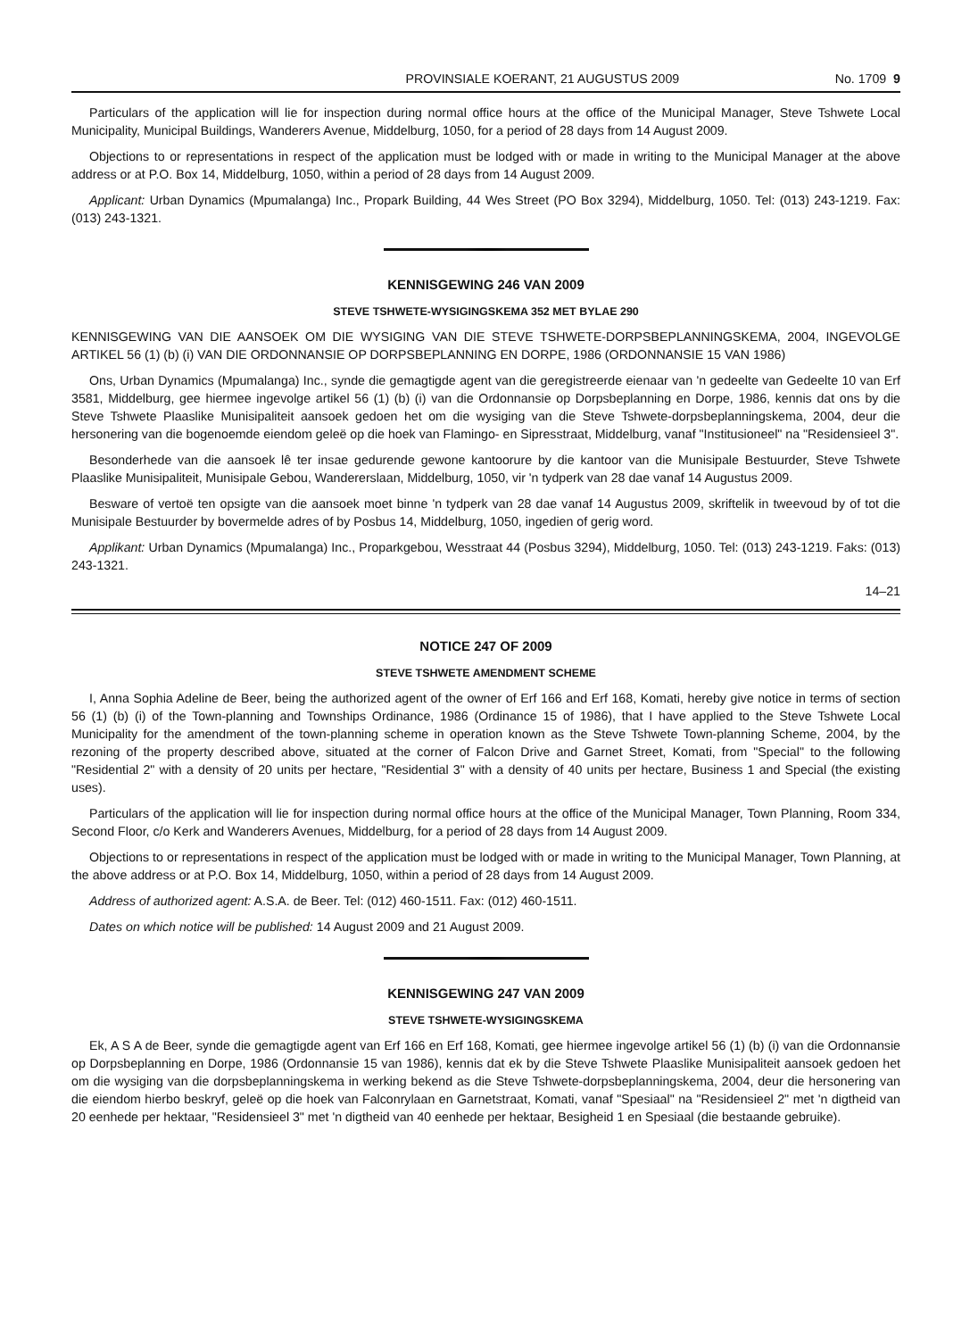PROVINSIALE KOERANT, 21 AUGUSTUS 2009 No. 1709 9
Particulars of the application will lie for inspection during normal office hours at the office of the Municipal Manager, Steve Tshwete Local Municipality, Municipal Buildings, Wanderers Avenue, Middelburg, 1050, for a period of 28 days from 14 August 2009.
Objections to or representations in respect of the application must be lodged with or made in writing to the Municipal Manager at the above address or at P.O. Box 14, Middelburg, 1050, within a period of 28 days from 14 August 2009.
Applicant: Urban Dynamics (Mpumalanga) Inc., Propark Building, 44 Wes Street (PO Box 3294), Middelburg, 1050. Tel: (013) 243-1219. Fax: (013) 243-1321.
KENNISGEWING 246 VAN 2009
STEVE TSHWETE-WYSIGINGSKEMA 352 MET BYLAE 290
KENNISGEWING VAN DIE AANSOEK OM DIE WYSIGING VAN DIE STEVE TSHWETE-DORPSBEPLANNINGSKEMA, 2004, INGEVOLGE ARTIKEL 56 (1) (b) (i) VAN DIE ORDONNANSIE OP DORPSBEPLANNING EN DORPE, 1986 (ORDONNANSIE 15 VAN 1986)
Ons, Urban Dynamics (Mpumalanga) Inc., synde die gemagtigde agent van die geregistreerde eienaar van 'n gedeelte van Gedeelte 10 van Erf 3581, Middelburg, gee hiermee ingevolge artikel 56 (1) (b) (i) van die Ordonnansie op Dorpsbeplanning en Dorpe, 1986, kennis dat ons by die Steve Tshwete Plaaslike Munisipaliteit aansoek gedoen het om die wysiging van die Steve Tshwete-dorpsbeplanningskema, 2004, deur die hersonering van die bogenoemde eiendom geleë op die hoek van Flamingo- en Sipresstraat, Middelburg, vanaf "Institusioneel" na "Residensieel 3".
Besonderhede van die aansoek lê ter insae gedurende gewone kantoorure by die kantoor van die Munisipale Bestuurder, Steve Tshwete Plaaslike Munisipaliteit, Munisipale Gebou, Wandererslaan, Middelburg, 1050, vir 'n tydperk van 28 dae vanaf 14 Augustus 2009.
Besware of vertoë ten opsigte van die aansoek moet binne 'n tydperk van 28 dae vanaf 14 Augustus 2009, skriftelik in tweevoud by of tot die Munisipale Bestuurder by bovermelde adres of by Posbus 14, Middelburg, 1050, ingedien of gerig word.
Applikant: Urban Dynamics (Mpumalanga) Inc., Proparkgebou, Wesstraat 44 (Posbus 3294), Middelburg, 1050. Tel: (013) 243-1219. Faks: (013) 243-1321.
14–21
NOTICE 247 OF 2009
STEVE TSHWETE AMENDMENT SCHEME
I, Anna Sophia Adeline de Beer, being the authorized agent of the owner of Erf 166 and Erf 168, Komati, hereby give notice in terms of section 56 (1) (b) (i) of the Town-planning and Townships Ordinance, 1986 (Ordinance 15 of 1986), that I have applied to the Steve Tshwete Local Municipality for the amendment of the town-planning scheme in operation known as the Steve Tshwete Town-planning Scheme, 2004, by the rezoning of the property described above, situated at the corner of Falcon Drive and Garnet Street, Komati, from "Special" to the following "Residential 2" with a density of 20 units per hectare, "Residential 3" with a density of 40 units per hectare, Business 1 and Special (the existing uses).
Particulars of the application will lie for inspection during normal office hours at the office of the Municipal Manager, Town Planning, Room 334, Second Floor, c/o Kerk and Wanderers Avenues, Middelburg, for a period of 28 days from 14 August 2009.
Objections to or representations in respect of the application must be lodged with or made in writing to the Municipal Manager, Town Planning, at the above address or at P.O. Box 14, Middelburg, 1050, within a period of 28 days from 14 August 2009.
Address of authorized agent: A.S.A. de Beer. Tel: (012) 460-1511. Fax: (012) 460-1511.
Dates on which notice will be published: 14 August 2009 and 21 August 2009.
KENNISGEWING 247 VAN 2009
STEVE TSHWETE-WYSIGINGSKEMA
Ek, A S A de Beer, synde die gemagtigde agent van Erf 166 en Erf 168, Komati, gee hiermee ingevolge artikel 56 (1) (b) (i) van die Ordonnansie op Dorpsbeplanning en Dorpe, 1986 (Ordonnansie 15 van 1986), kennis dat ek by die Steve Tshwete Plaaslike Munisipaliteit aansoek gedoen het om die wysiging van die dorpsbeplanningskema in werking bekend as die Steve Tshwete-dorpsbeplanningskema, 2004, deur die hersonering van die eiendom hierbo beskryf, geleë op die hoek van Falconrylaan en Garnetstraat, Komati, vanaf "Spesiaal" na "Residensieel 2" met 'n digtheid van 20 eenhede per hektaar, "Residensieel 3" met 'n digtheid van 40 eenhede per hektaar, Besigheid 1 en Spesiaal (die bestaande gebruike).